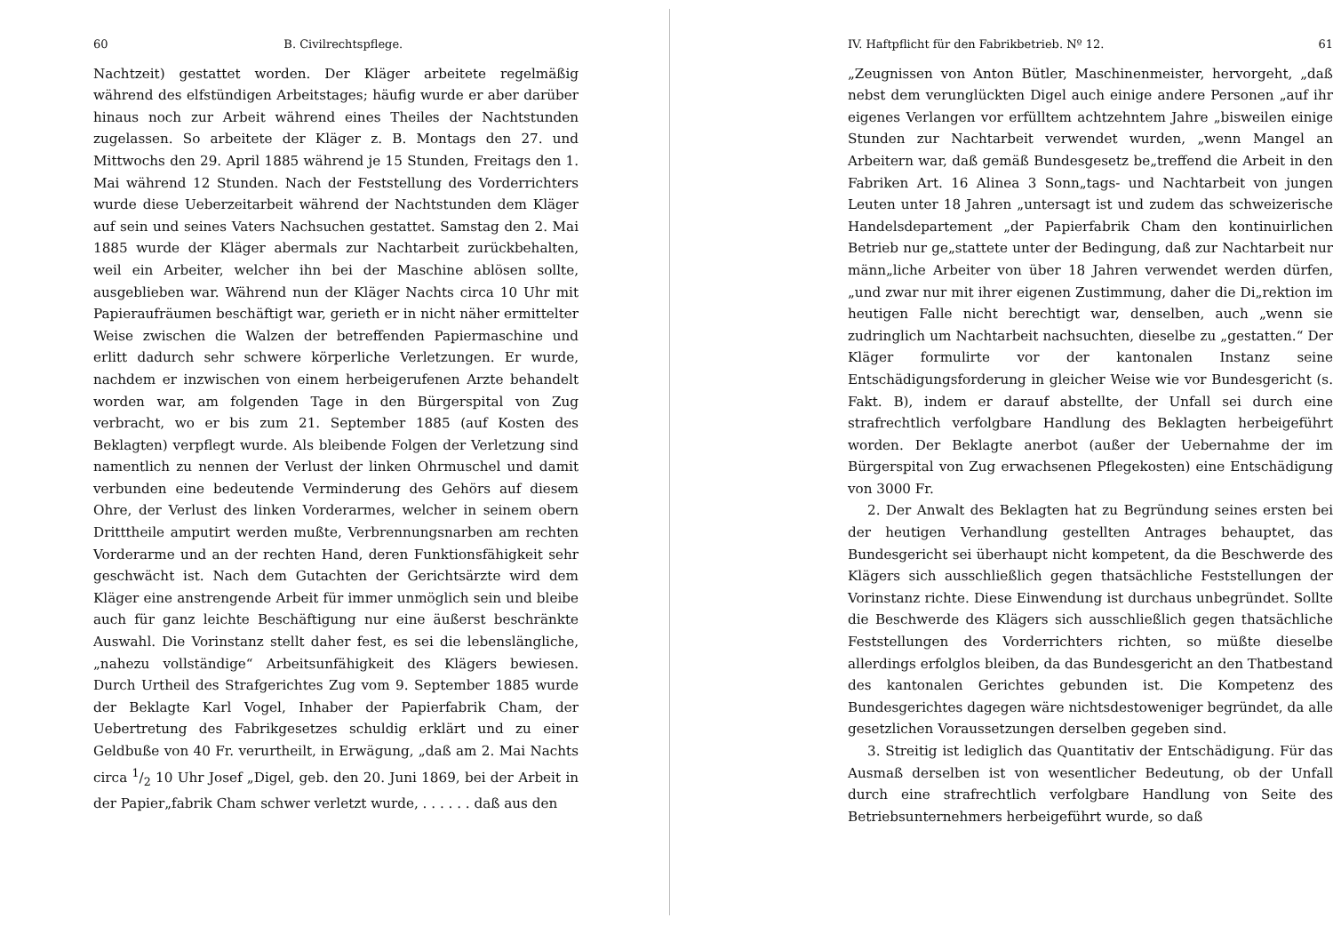60 B. Civilrechtspflege.
Nachtzeit) gestattet worden. Der Kläger arbeitete regelmäßig während des elfstündigen Arbeitstages; häufig wurde er aber darüber hinaus noch zur Arbeit während eines Theiles der Nachtstunden zugelassen. So arbeitete der Kläger z. B. Montags den 27. und Mittwochs den 29. April 1885 während je 15 Stunden, Freitags den 1. Mai während 12 Stunden. Nach der Feststellung des Vorderrichters wurde diese Ueberzeitarbeit während der Nachtstunden dem Kläger auf sein und seines Vaters Nachsuchen gestattet. Samstag den 2. Mai 1885 wurde der Kläger abermals zur Nachtarbeit zurückbehalten, weil ein Arbeiter, welcher ihn bei der Maschine ablösen sollte, ausgeblieben war. Während nun der Kläger Nachts circa 10 Uhr mit Papieraufräumen beschäftigt war, gerieth er in nicht näher ermittelter Weise zwischen die Walzen der betreffenden Papiermaschine und erlitt dadurch sehr schwere körperliche Verletzungen. Er wurde, nachdem er inzwischen von einem herbeigerufenen Arzte behandelt worden war, am folgenden Tage in den Bürgerspital von Zug verbracht, wo er bis zum 21. September 1885 (auf Kosten des Beklagten) verpflegt wurde. Als bleibende Folgen der Verletzung sind namentlich zu nennen der Verlust der linken Ohrmuschel und damit verbunden eine bedeutende Verminderung des Gehörs auf diesem Ohre, der Verlust des linken Vorderarmes, welcher in seinem obern Dritttheile amputirt werden mußte, Verbrennungsnarben am rechten Vorderarme und an der rechten Hand, deren Funktionsfähigkeit sehr geschwächt ist. Nach dem Gutachten der Gerichtsärzte wird dem Kläger eine anstrengende Arbeit für immer unmöglich sein und bleibe auch für ganz leichte Beschäftigung nur eine äußerst beschränkte Auswahl. Die Vorinstanz stellt daher fest, es sei die lebenslängliche, „nahezu vollständige“ Arbeitsunfähigkeit des Klägers bewiesen. Durch Urtheil des Strafgerichtes Zug vom 9. September 1885 wurde der Beklagte Karl Vogel, Inhaber der Papierfabrik Cham, der Uebertretung des Fabrikgesetzes schuldig erklärt und zu einer Geldbuße von 40 Fr. verurtheilt, in Erwägung, „daß am 2. Mai Nachts circa 1/2 10 Uhr Josef „Digel, geb. den 20. Juni 1869, bei der Arbeit in der Papier„fabrik Cham schwer verletzt wurde, . . . . . . daß aus den
IV. Haftpflicht für den Fabrikbetrieb. Nº 12. 61
„Zeugnissen von Anton Bütler, Maschinenmeister, hervorgeht, „daß nebst dem verunglückten Digel auch einige andere Personen „auf ihr eigenes Verlangen vor erfülltem achtzehntem Jahre „bisweilen einige Stunden zur Nachtarbeit verwendet wurden, „wenn Mangel an Arbeitern war, daß gemäß Bundesgesetz be„treffend die Arbeit in den Fabriken Art. 16 Alinea 3 Sonn„tags- und Nachtarbeit von jungen Leuten unter 18 Jahren „untersagt ist und zudem das schweizerische Handelsdepartement „der Papierfabrik Cham den kontinuirlichen Betrieb nur ge„stattete unter der Bedingung, daß zur Nachtarbeit nur männ„liche Arbeiter von über 18 Jahren verwendet werden dürfen, „und zwar nur mit ihrer eigenen Zustimmung, daher die Di„rektion im heutigen Falle nicht berechtigt war, denselben, auch „wenn sie zudringlich um Nachtarbeit nachsuchten, dieselbe zu „gestatten.“ Der Kläger formulirte vor der kantonalen Instanz seine Entschädigungsforderung in gleicher Weise wie vor Bundesgericht (s. Fakt. B), indem er darauf abstellte, der Unfall sei durch eine strafrechtlich verfolgbare Handlung des Beklagten herbeigeführt worden. Der Beklagte anerbot (außer der Uebernahme der im Bürgerspital von Zug erwachsenen Pflegekosten) eine Entschädigung von 3000 Fr.
2. Der Anwalt des Beklagten hat zu Begründung seines ersten bei der heutigen Verhandlung gestellten Antrages behauptet, das Bundesgericht sei überhaupt nicht kompetent, da die Beschwerde des Klägers sich ausschließlich gegen thatsächliche Feststellungen der Vorinstanz richte. Diese Einwendung ist durchaus unbegründet. Sollte die Beschwerde des Klägers sich ausschließlich gegen thatsächliche Feststellungen des Vorderrichters richten, so müßte dieselbe allerdings erfolglos bleiben, da das Bundesgericht an den Thatbestand des kantonalen Gerichtes gebunden ist. Die Kompetenz des Bundesgerichtes dagegen wäre nichtsdestoweniger begründet, da alle gesetzlichen Voraussetzungen derselben gegeben sind.
3. Streitig ist lediglich das Quantitativ der Entschädigung. Für das Ausmaß derselben ist von wesentlicher Bedeutung, ob der Unfall durch eine strafrechtlich verfolgbare Handlung von Seite des Betriebsunternehmers herbeigeführt wurde, so daß